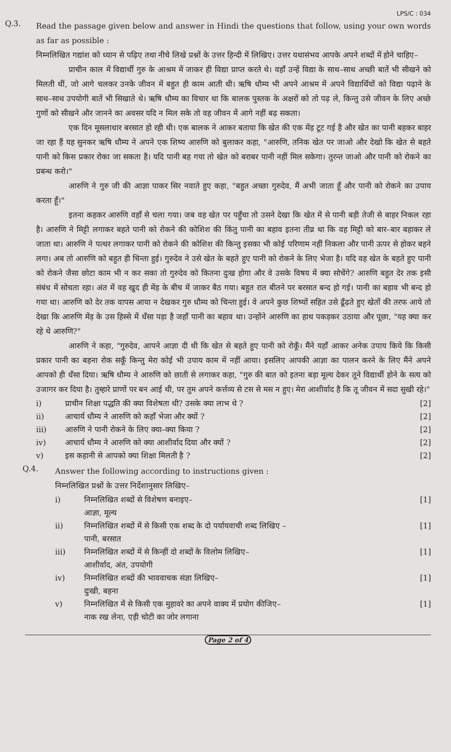LPS/C : 034
Q.3.
Read the passage given below and answer in Hindi the questions that follow, using your own words as far as possible :
निम्नलिखित गद्यांश को ध्यान से पढ़िए तथा नीचे लिखे प्रश्नों के उत्तर हिन्दी में लिखिए। उत्तर यथासंभव आपके अपने शब्दों में होने चाहिए–
प्राचीन काल में विद्यार्थी गुरु के आश्रम में जाकर ही विद्या प्राप्त करते थे। वहाँ उन्हें विद्या के साथ–साथ अच्छी बातें भी सीखने को मिलती थीं, जो आगे चलकर उनके जीवन में बहुत ही काम आती थी। ऋषि धौम्य भी अपने आश्रम में अपने विद्यार्थियों को विद्या पढ़ाने के साथ–साथ उपयोगी बातें भी सिखाते थे। ऋषि धौम्य का विचार था कि बालक पुस्तक के अक्षरों को तो पढ़ ले, किन्तु उसे जीवन के लिए अच्छे गुणों को सीखने और जानने का अवसर यदि न मिल सके तो वह जीवन में आगे नहीं बढ़ सकता।
एक दिन मूसलाधार बरसात हो रही थी। एक बालक ने आकर बताया कि खेत की एक मेंड़ टूट गई है और खेत का पानी बहकर बाहर जा रहा हैं यह सुनकर ऋषि धौम्य ने अपने एक शिष्य आरुणि को बुलाकर कहा, "आरुणि, तनिक खेत पर जाओ और देखो कि खेत से बहते पानी को किस प्रकार रोका जा सकता है। यदि पानी बह गया तो खेत को बराबर पानी नहीं मिल सकेगा। तुरन्त जाओ और पानी को रोकने का प्रबन्ध करो।"
आरुणि ने गुरु जी की आज्ञा पाकर सिर नवाते हुए कहा, "बहुत अच्छा गुरुदेव, मैं अभी जाता हूँ और पानी को रोकने का उपाय करता हूँ।"
इतना कहकर आरुणि वहाँ से चला गया। जब वह खेत पर पहुँचा तो उसने देखा कि खेत में से पानी बड़ी तेजी से बाहर निकल रहा है। आरुणि ने मिट्टी लगाकर बहते पानी को रोकने की कोशिश की किंतु पानी का बहाव इतना तीव्र था कि वह मिट्टी को बार–बार बहाकर ले जाता था। आरुणि ने पत्थर लगाकर पानी को रोकने की कोशिश की किन्तु इसका भी कोई परिणाम नहीं निकला और पानी ऊपर से होकर बहने लगा। अब तो आरुणि को बहुत ही चिन्ता हुई। गुरुदेव ने उसे खेत के बहते हुए पानी को रोकने के लिए भेजा है। यदि वह खेत के बहते हुए पानी को रोकने जैसा छोटा काम भी न कर सका तो गुरुदेव को कितना दुःख होगा और वे उसके विषय में क्या सोचेंगे? आरुणि बहुत देर तक इसी संबंध में सोचता रहा। अंत में वह खुद ही मेंड़ के बीच में जाकर बैठ गया। बहुत रात बीतने पर बरसात बन्द हो गई। पानी का बहाव भी बन्द हो गया था। आरुणि को देर तक वापस आया न देखकर गुरु धौम्य को चिन्ता हुई। वे अपने कुछ शिष्यों सहित उसे ढूँढ़ते हुए खेतों की तरफ आये तो देखा कि आरुणि मेंड़ के उस हिस्से में धँसा पड़ा है जहाँ पानी का बहाव था। उन्होंने आरुणि का हाथ पकड़कर उठाया और पूछा, "यह क्या कर रहे थे आरुणि?"
आरुणि ने कहा, "गुरुदेव, आपने आज्ञा दी थी कि खेत से बहते हुए पानी को रोकूँ। मैंने यहाँ आकर अनेक उपाय किये कि किसी प्रकार पानी का बहना रोक सकूँ किन्तु मेरा कोई भी उपाय काम में नहीं आया। इसलिए आपकी आज्ञा का पालन करने के लिए मैंने अपने आपको ही धँसा दिया। ऋषि धौम्य ने आरुणि को छाती से लगाकर कहा, "गुरु की बात को इतना बड़ा मूल्य देकर तूने विद्यार्थी होने के सत्य को उजागर कर दिया है। तुम्हारे प्राणों पर बन आई थी, पर तुम अपने कर्त्तव्य से टस से मस न हुए। मेरा आशीर्वाद है कि तू जीवन में सदा सुखी रहे।"
i) प्राचीन शिक्षा पद्धति की क्या विशेषता थी? उसके क्या लाभ थे ?
[2]
ii) आचार्य धौम्य ने आरुणि को कहाँ भेजा और क्यों ?
[2]
iii) आरुणि ने पानी रोकने के लिए क्या–क्या किया ?
[2]
iv) आचार्य धौम्य ने आरुणि को क्या आशीर्वाद दिया और क्यों ?
[2]
v) इस कहानी से आपको क्या शिक्षा मिलती है ?
[2]
Q.4.
Answer the following according to instructions given :
निम्नलिखित प्रश्नों के उत्तर निर्देशानुसार लिखिए–
i) निम्नलिखित शब्दों से विशेषण बनाइए–
आज्ञा, मूल्य
[1]
ii) निम्नलिखित शब्दों में से किसी एक शब्द के दो पर्यायवाची शब्द लिखिए –
पानी, बरसात
[1]
iii) निम्नलिखित शब्दों में से किन्हीं दो शब्दों के विलोम लिखिए–
आशीर्वाद, अंत, उपयोगी
[1]
iv) निम्नलिखित शब्दों की भाववाचक संज्ञा लिखिए–
दुःखी, बहना
[1]
v) निम्नलिखित में से किसी एक मुहावरे का अपने वाक्य में प्रयोग कीजिए–
नाक रख लेना, एड़ी चोटी का जोर लगाना
[1]
Page 2 of 4